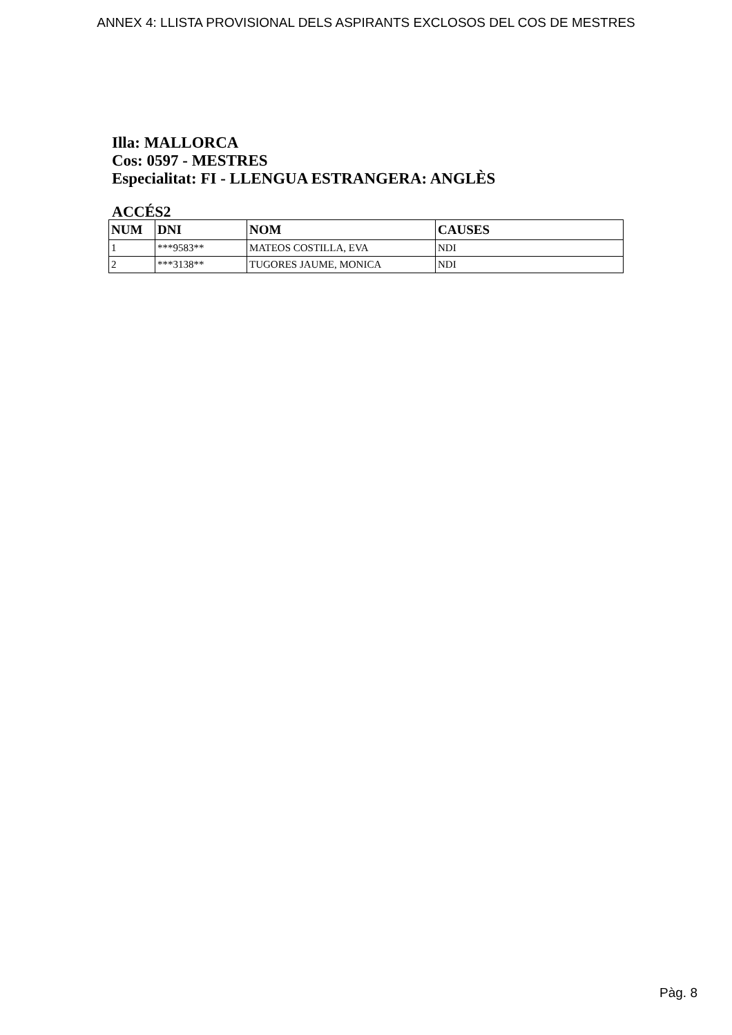ANNEX 4: LLISTA PROVISIONAL DELS ASPIRANTS EXCLOSOS DEL COS DE MESTRES
Illa: MALLORCA
Cos: 0597 - MESTRES
Especialitat: FI - LLENGUA ESTRANGERA: ANGLÈS
ACCÉS2
| NUM | DNI | NOM | CAUSES |
| --- | --- | --- | --- |
| 1 | ***9583** | MATEOS COSTILLA, EVA | NDI |
| 2 | ***3138** | TUGORES JAUME, MONICA | NDI |
Pàg. 8